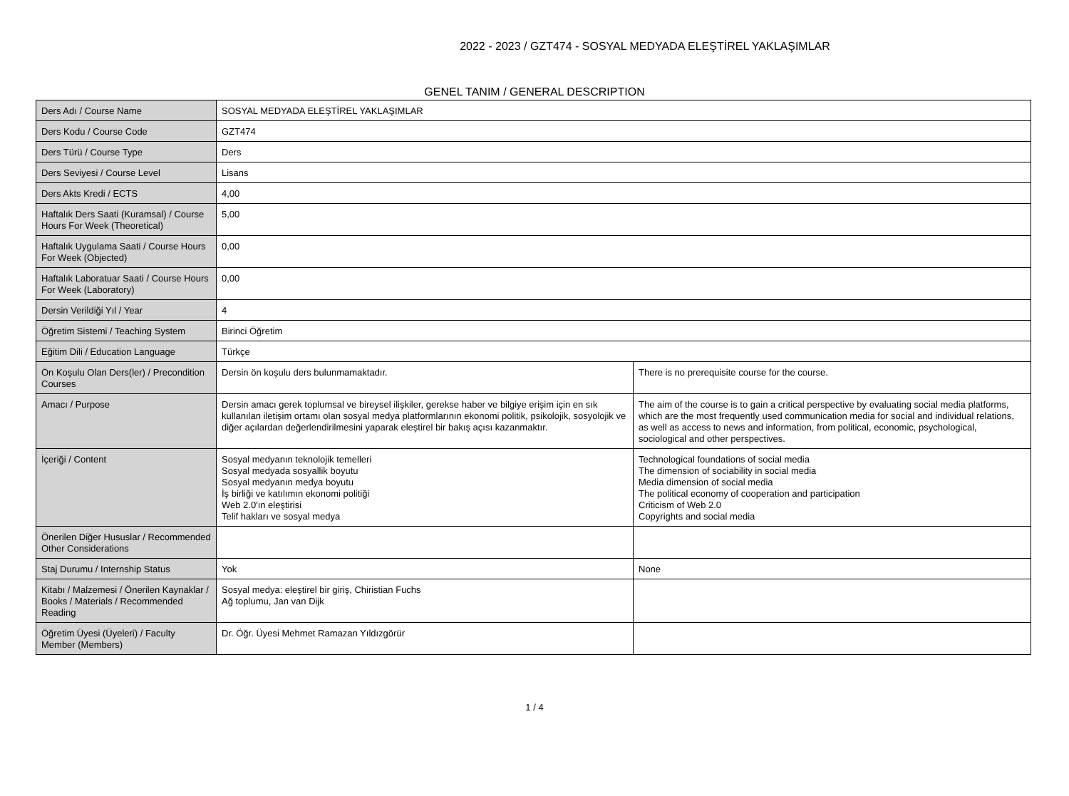2022 - 2023 / GZT474 - SOSYAL MEDYADA ELEŞTİREL YAKLAŞIMLAR
GENEL TANIM / GENERAL DESCRIPTION
| Ders Adı / Course Name | SOSYAL MEDYADA ELEŞTİREL YAKLAŞIMLAR | |
| Ders Kodu / Course Code | GZT474 | |
| Ders Türü / Course Type | Ders | |
| Ders Seviyesi / Course Level | Lisans | |
| Ders Akts Kredi / ECTS | 4,00 | |
| Haftalık Ders Saati (Kuramsal) / Course Hours For Week (Theoretical) | 5,00 | |
| Haftalık Uygulama Saati / Course Hours For Week (Objected) | 0,00 | |
| Haftalık Laboratuar Saati / Course Hours For Week (Laboratory) | 0,00 | |
| Dersin Verildiği Yıl / Year | 4 | |
| Öğretim Sistemi / Teaching System | Birinci Öğretim | |
| Eğitim Dili / Education Language | Türkçe | |
| Ön Koşulu Olan Ders(ler) / Precondition Courses | Dersin ön koşulu ders bulunmamaktadır. | There is no prerequisite course for the course. |
| Amacı / Purpose | Dersin amacı gerek toplumsal ve bireysel ilişkiler, gerekse haber ve bilgiye erişim için en sık kullanılan iletişim ortamı olan sosyal medya platformlarının ekonomi politik, psikolojik, sosyolojik ve diğer açılardan değerlendirilmesini yaparak eleştirel bir bakış açısı kazanmaktır. | The aim of the course is to gain a critical perspective by evaluating social media platforms, which are the most frequently used communication media for social and individual relations, as well as access to news and information, from political, economic, psychological, sociological and other perspectives. |
| İçeriği / Content | Sosyal medyanın teknolojik temelleri Sosyal medyada sosyallik boyutu Sosyal medyanın medya boyutu İş birliği ve katılımın ekonomi politiği Web 2.0'ın eleştirisi Telif hakları ve sosyal medya | Technological foundations of social media The dimension of sociability in social media Media dimension of social media The political economy of cooperation and participation Criticism of Web 2.0 Copyrights and social media |
| Önerilen Diğer Hususlar / Recommended Other Considerations | | |
| Staj Durumu / Internship Status | Yok | None |
| Kitabı / Malzemesi / Önerilen Kaynaklar / Books / Materials / Recommended Reading | Sosyal medya: eleştirel bir giriş, Chiristian Fuchs Ağ toplumu, Jan van Dijk | |
| Öğretim Üyesi (Üyeleri) / Faculty Member (Members) | Dr. Öğr. Üyesi Mehmet Ramazan Yıldızgörür | |
1 / 4